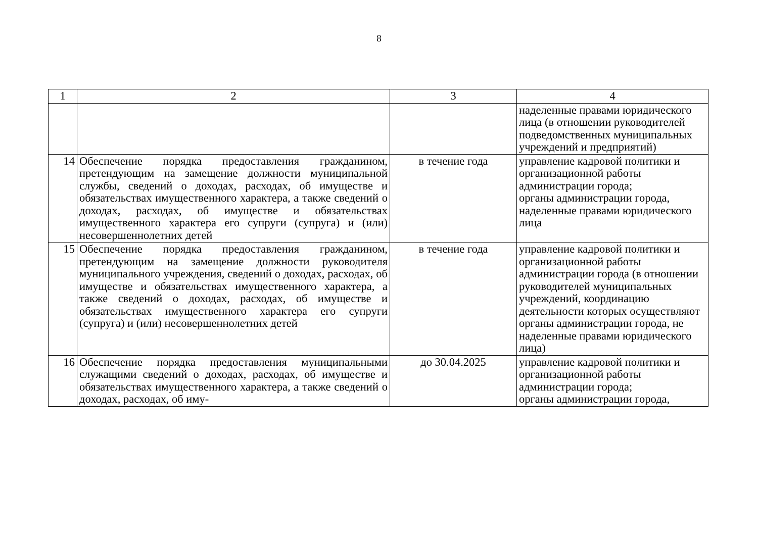8
| 1 | 2 | 3 | 4 |
| | | | наделенные правами юридического лица (в отношении руководителей подведомственных муниципальных учреждений и предприятий) |
| 14 | Обеспечение порядка предоставления гражданином, претендующим на замещение должности муниципальной службы, сведений о доходах, расходах, об имуществе и обязательствах имущественного характера, а также сведений о доходах, расходах, об имуществе и обязательствах имущественного характера его супруги (супруга) и (или) несовершеннолетних детей | в течение года | управление кадровой политики и организационной работы администрации города; органы администрации города, наделенные правами юридического лица |
| 15 | Обеспечение порядка предоставления гражданином, претендующим на замещение должности руководителя муниципального учреждения, сведений о доходах, расходах, об имуществе и обязательствах имущественного характера, а также сведений о доходах, расходах, об имуществе и обязательствах имущественного характера его супруги (супруга) и (или) несовершеннолетних детей | в течение года | управление кадровой политики и организационной работы администрации города (в отношении руководителей муниципальных учреждений, координацию деятельности которых осуществляют органы администрации города, не наделенные правами юридического лица) |
| 16 | Обеспечение порядка предоставления муниципальными служащими сведений о доходах, расходах, об имуществе и обязательствах имущественного характера, а также сведений о доходах, расходах, об иму- | до 30.04.2025 | управление кадровой политики и организационной работы администрации города; органы администрации города, |